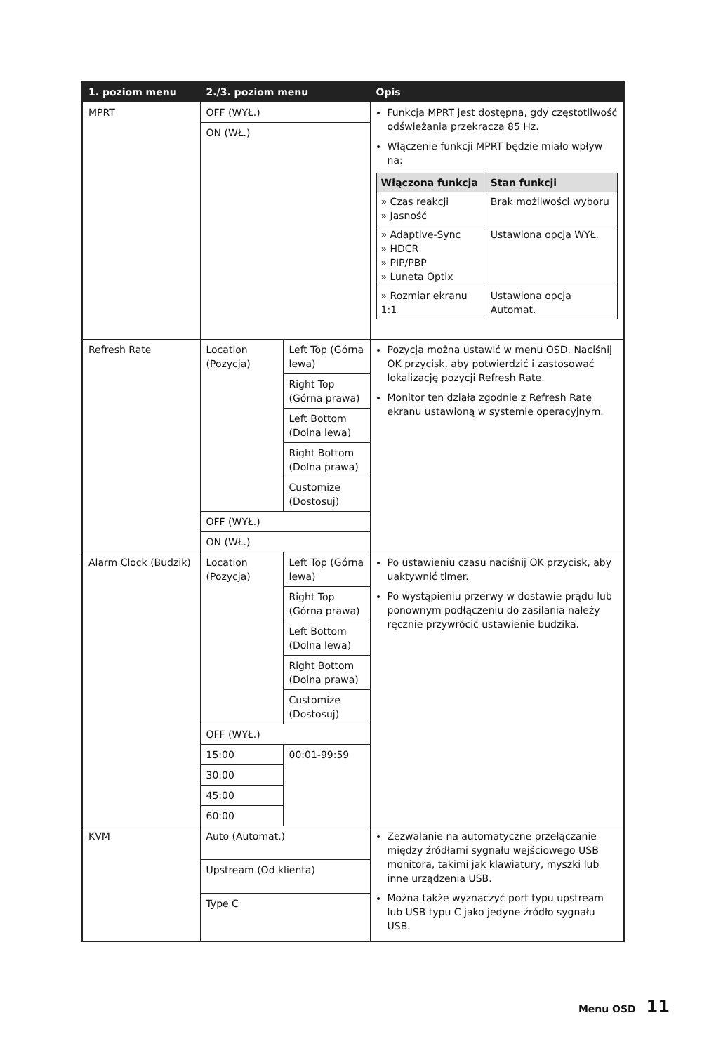| 1. poziom menu | 2./3. poziom menu | | Opis |
| --- | --- | --- | --- |
| MPRT | OFF (WYŁ.) | | Funkcja MPRT jest dostępna, gdy częstotliwość odświeżania przekracza 85 Hz. Włączenie funkcji MPRT będzie miało wpływ na: / Włączona funkcja / Stan funkcji / / --- / --- / / » Czas reakcji » Jasność / Brak możliwości wyboru / / » Adaptive-Sync » HDCR » PIP/PBP » Luneta Optix / Ustawiona opcja WYŁ. / / » Rozmiar ekranu 1:1 / Ustawiona opcja Automat. / |
| | ON (WŁ.) | | |
| Refresh Rate | Location (Pozycja) | Left Top (Górna lewa) | Pozycja można ustawić w menu OSD. Naciśnij OK przycisk, aby potwierdzić i zastosować lokalizację pozycji Refresh Rate. Monitor ten działa zgodnie z Refresh Rate ekranu ustawioną w systemie operacyjnym. |
| | | Right Top (Górna prawa) | |
| | | Left Bottom (Dolna lewa) | |
| | | Right Bottom (Dolna prawa) | |
| | | Customize (Dostosuj) | |
| | OFF (WYŁ.) | | |
| | ON (WŁ.) | | |
| Alarm Clock (Budzik) | Location (Pozycja) | Left Top (Górna lewa) | Po ustawieniu czasu naciśnij OK przycisk, aby uaktywnić timer. Po wystąpieniu przerwy w dostawie prądu lub ponownym podłączeniu do zasilania należy ręcznie przywrócić ustawienie budzika. |
| | | Right Top (Górna prawa) | |
| | | Left Bottom (Dolna lewa) | |
| | | Right Bottom (Dolna prawa) | |
| | | Customize (Dostosuj) | |
| | OFF (WYŁ.) | | |
| | 15:00 | 00:01-99:59 | |
| | 30:00 | | |
| | 45:00 | | |
| | 60:00 | | |
| KVM | Auto (Automat.) | | Zezwalanie na automatyczne przełączanie między źródłami sygnału wejściowego USB monitora, takimi jak klawiatury, myszki lub inne urządzenia USB. Można także wyznaczyć port typu upstream lub USB typu C jako jedyne źródło sygnału USB. |
| | Upstream (Od klienta) | | |
| | Type C | | |
Menu OSD 11